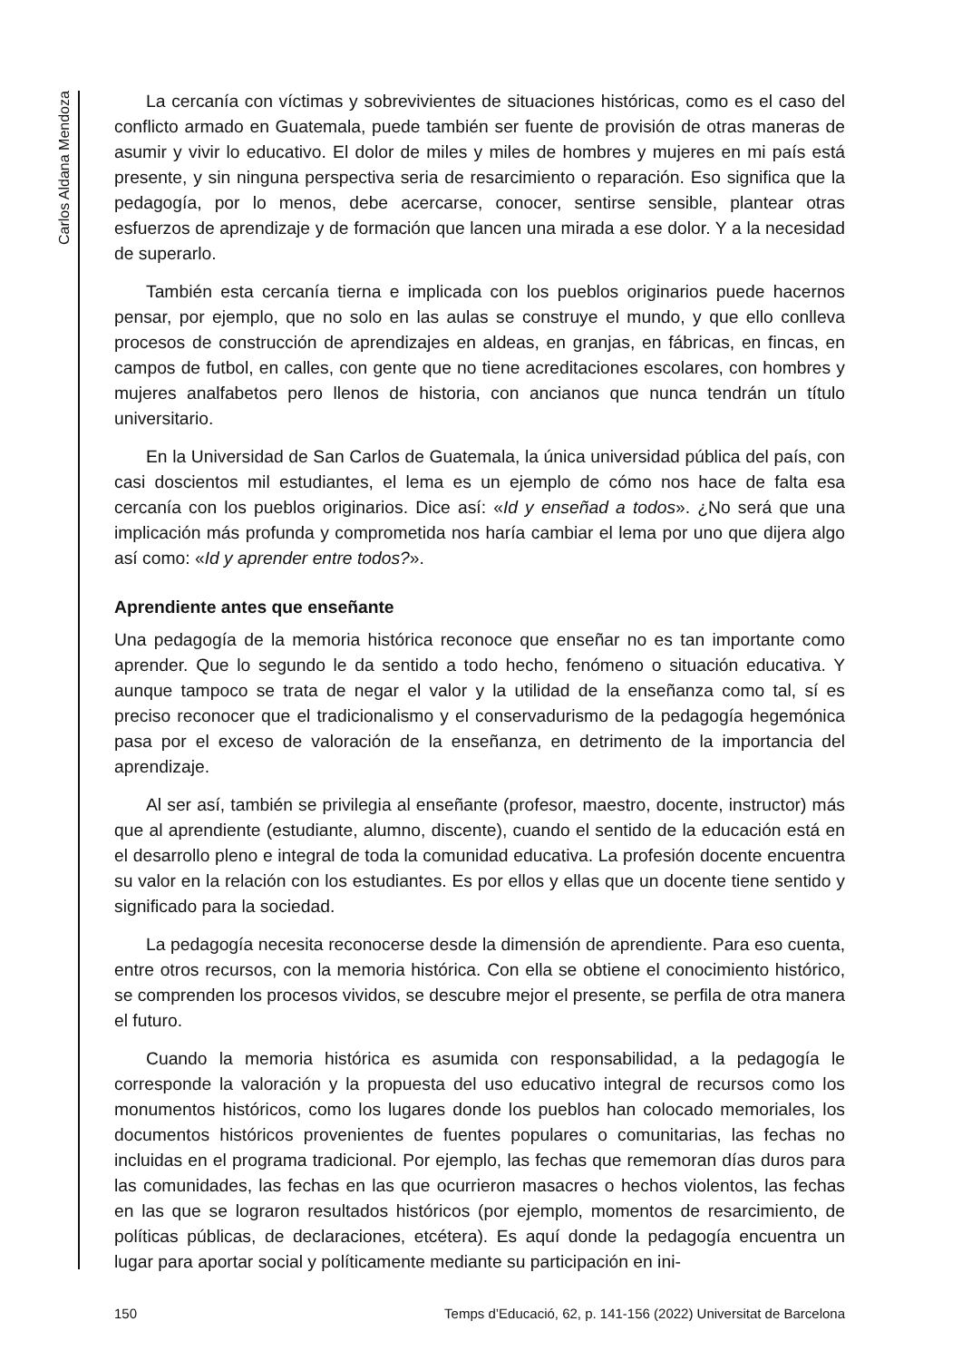Carlos Aldana Mendoza
La cercanía con víctimas y sobrevivientes de situaciones históricas, como es el caso del conflicto armado en Guatemala, puede también ser fuente de provisión de otras maneras de asumir y vivir lo educativo. El dolor de miles y miles de hombres y mujeres en mi país está presente, y sin ninguna perspectiva seria de resarcimiento o reparación. Eso significa que la pedagogía, por lo menos, debe acercarse, conocer, sentirse sensible, plantear otras esfuerzos de aprendizaje y de formación que lancen una mirada a ese dolor. Y a la necesidad de superarlo.
También esta cercanía tierna e implicada con los pueblos originarios puede hacernos pensar, por ejemplo, que no solo en las aulas se construye el mundo, y que ello conlleva procesos de construcción de aprendizajes en aldeas, en granjas, en fábricas, en fincas, en campos de futbol, en calles, con gente que no tiene acreditaciones escolares, con hombres y mujeres analfabetos pero llenos de historia, con ancianos que nunca tendrán un título universitario.
En la Universidad de San Carlos de Guatemala, la única universidad pública del país, con casi doscientos mil estudiantes, el lema es un ejemplo de cómo nos hace de falta esa cercanía con los pueblos originarios. Dice así: «Id y enseñad a todos». ¿No será que una implicación más profunda y comprometida nos haría cambiar el lema por uno que dijera algo así como: «Id y aprender entre todos?».
Aprendiente antes que enseñante
Una pedagogía de la memoria histórica reconoce que enseñar no es tan importante como aprender. Que lo segundo le da sentido a todo hecho, fenómeno o situación educativa. Y aunque tampoco se trata de negar el valor y la utilidad de la enseñanza como tal, sí es preciso reconocer que el tradicionalismo y el conservadurismo de la pedagogía hegemónica pasa por el exceso de valoración de la enseñanza, en detrimento de la importancia del aprendizaje.
Al ser así, también se privilegia al enseñante (profesor, maestro, docente, instructor) más que al aprendiente (estudiante, alumno, discente), cuando el sentido de la educación está en el desarrollo pleno e integral de toda la comunidad educativa. La profesión docente encuentra su valor en la relación con los estudiantes. Es por ellos y ellas que un docente tiene sentido y significado para la sociedad.
La pedagogía necesita reconocerse desde la dimensión de aprendiente. Para eso cuenta, entre otros recursos, con la memoria histórica. Con ella se obtiene el conocimiento histórico, se comprenden los procesos vividos, se descubre mejor el presente, se perfila de otra manera el futuro.
Cuando la memoria histórica es asumida con responsabilidad, a la pedagogía le corresponde la valoración y la propuesta del uso educativo integral de recursos como los monumentos históricos, como los lugares donde los pueblos han colocado memoriales, los documentos históricos provenientes de fuentes populares o comunitarias, las fechas no incluidas en el programa tradicional. Por ejemplo, las fechas que rememoran días duros para las comunidades, las fechas en las que ocurrieron masacres o hechos violentos, las fechas en las que se lograron resultados históricos (por ejemplo, momentos de resarcimiento, de políticas públicas, de declaraciones, etcétera). Es aquí donde la pedagogía encuentra un lugar para aportar social y políticamente mediante su participación en ini-
150 Temps d’Educació, 62, p. 141-156 (2022) Universitat de Barcelona